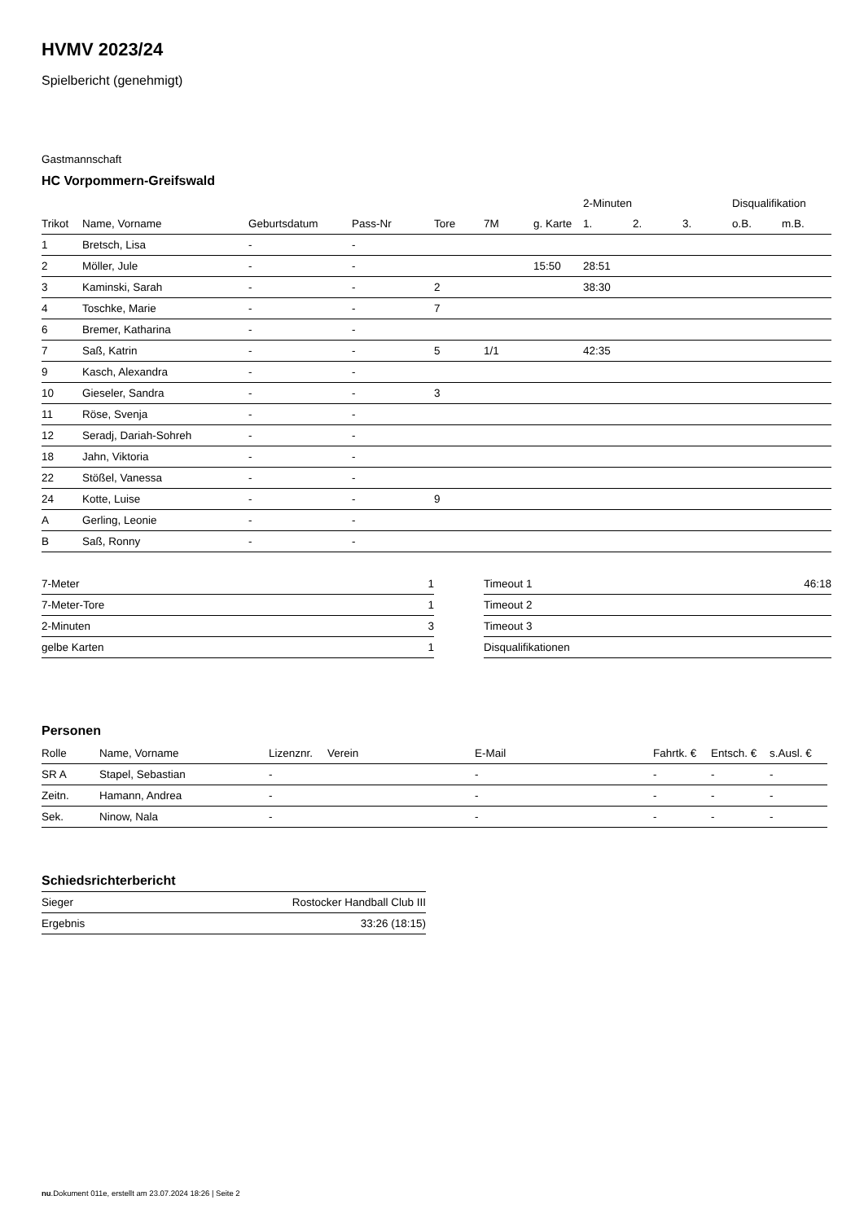HVMV 2023/24
Spielbericht (genehmigt)
Gastmannschaft
HC Vorpommern-Greifswald
| | | | | | | | 2-Minuten | | | Disqualifikation | |
| --- | --- | --- | --- | --- | --- | --- | --- | --- | --- | --- | --- |
| Trikot | Name, Vorname | Geburtsdatum | Pass-Nr | Tore | 7M | g. Karte | 1. | 2. | 3. | o.B. | m.B. |
| 1 | Bretsch, Lisa | - | - | | | | | | | | |
| 2 | Möller, Jule | - | - | | | 15:50 | 28:51 | | | | |
| 3 | Kaminski, Sarah | - | - | 2 | | | 38:30 | | | | |
| 4 | Toschke, Marie | - | - | 7 | | | | | | | |
| 6 | Bremer, Katharina | - | - | | | | | | | | |
| 7 | Saß, Katrin | - | - | 5 | 1/1 | | 42:35 | | | | |
| 9 | Kasch, Alexandra | - | - | | | | | | | | |
| 10 | Gieseler, Sandra | - | - | 3 | | | | | | | |
| 11 | Röse, Svenja | - | - | | | | | | | | |
| 12 | Seradj, Dariah-Sohreh | - | - | | | | | | | | |
| 18 | Jahn, Viktoria | - | - | | | | | | | | |
| 22 | Stößel, Vanessa | - | - | | | | | | | | |
| 24 | Kotte, Luise | - | - | 9 | | | | | | | |
| A | Gerling, Leonie | - | - | | | | | | | | |
| B | Saß, Ronny | - | - | | | | | | | | |
| 7-Meter | 1 |
| 7-Meter-Tore | 1 |
| 2-Minuten | 3 |
| gelbe Karten | 1 |
| Timeout 1 | 46:18 |
| Timeout 2 | |
| Timeout 3 | |
| Disqualifikationen | |
Personen
| Rolle | Name, Vorname | Lizenznr. | Verein | E-Mail | Fahrtk. € | Entsch. € | s.Ausl. € |
| --- | --- | --- | --- | --- | --- | --- | --- |
| SR A | Stapel, Sebastian | - | | - | - | - | - |
| Zeitn. | Hamann, Andrea | - | | - | - | - | - |
| Sek. | Ninow, Nala | - | | - | - | - | - |
Schiedsrichterbericht
| Sieger | Rostocker Handball Club III |
| Ergebnis | 33:26 (18:15) |
nu.Dokument 011e, erstellt am 23.07.2024 18:26 | Seite 2